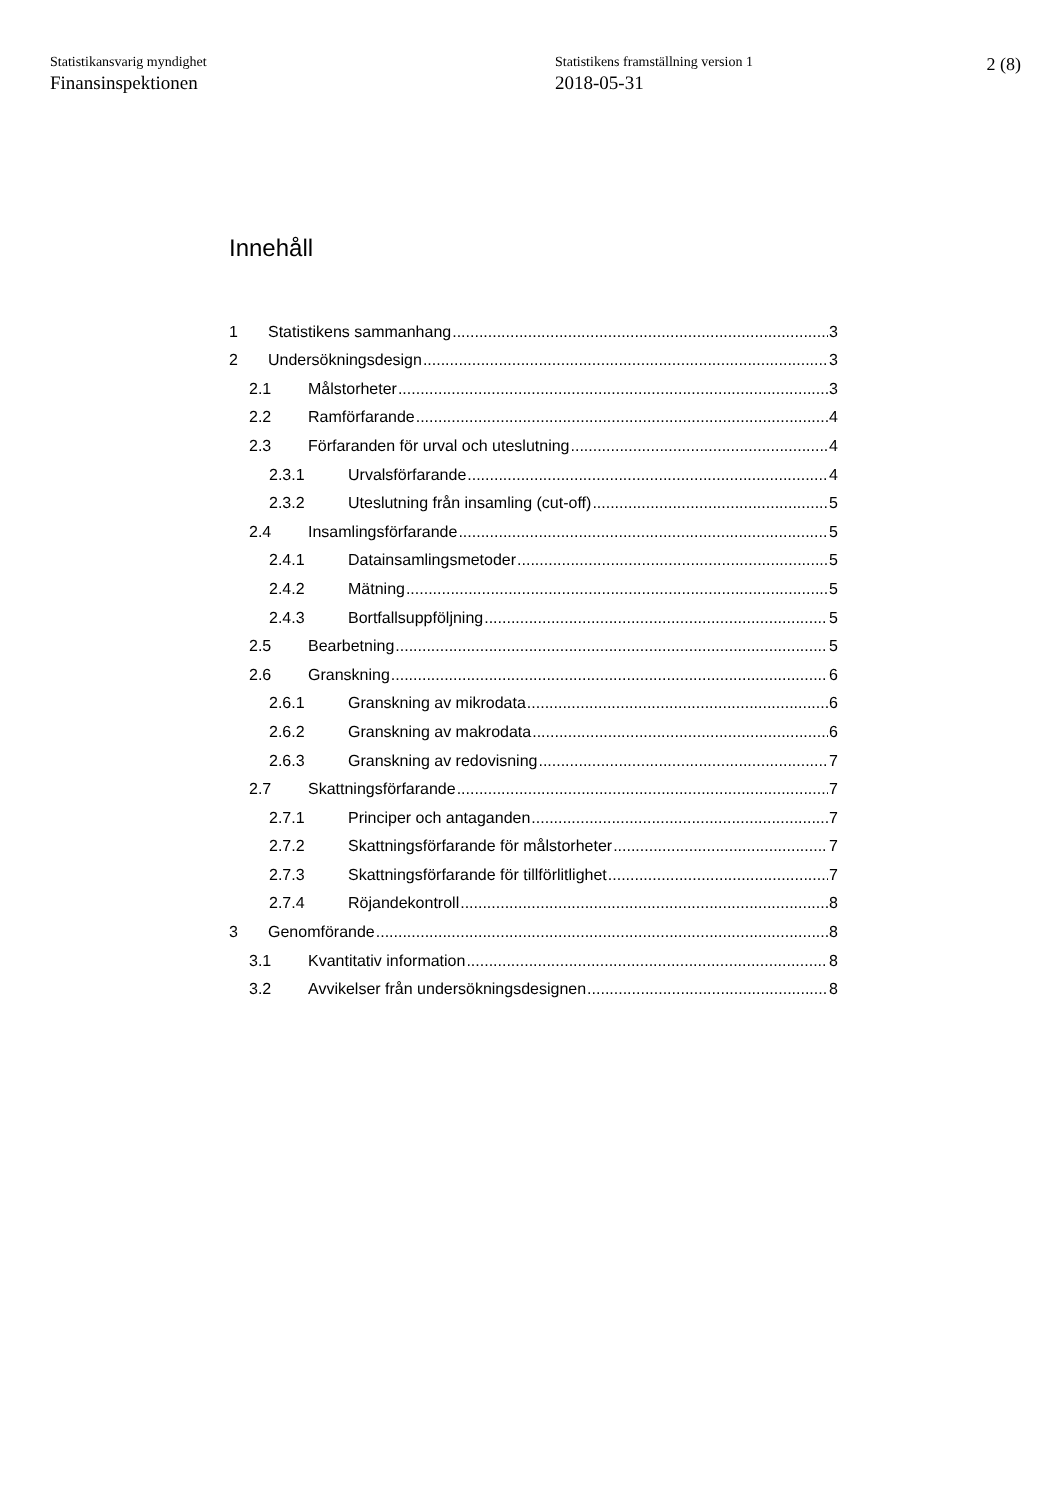Statistikansvarig myndighet
Finansinspektionen
Statistikens framställning version 1
2018-05-31
2 (8)
Innehåll
1 Statistikens sammanhang 3
2 Undersökningsdesign 3
2.1 Målstorheter 3
2.2 Ramförfarande 4
2.3 Förfaranden för urval och uteslutning 4
2.3.1 Urvalsförfarande 4
2.3.2 Uteslutning från insamling (cut-off) 5
2.4 Insamlingsförfarande 5
2.4.1 Datainsamlingsmetoder 5
2.4.2 Mätning 5
2.4.3 Bortfallsuppföljning 5
2.5 Bearbetning 5
2.6 Granskning 6
2.6.1 Granskning av mikrodata 6
2.6.2 Granskning av makrodata 6
2.6.3 Granskning av redovisning 7
2.7 Skattningsförfarande 7
2.7.1 Principer och antaganden 7
2.7.2 Skattningsförfarande för målstorheter 7
2.7.3 Skattningsförfarande för tillförlitlighet 7
2.7.4 Röjandekontroll 8
3 Genomförande 8
3.1 Kvantitativ information 8
3.2 Avvikelser från undersökningsdesignen 8